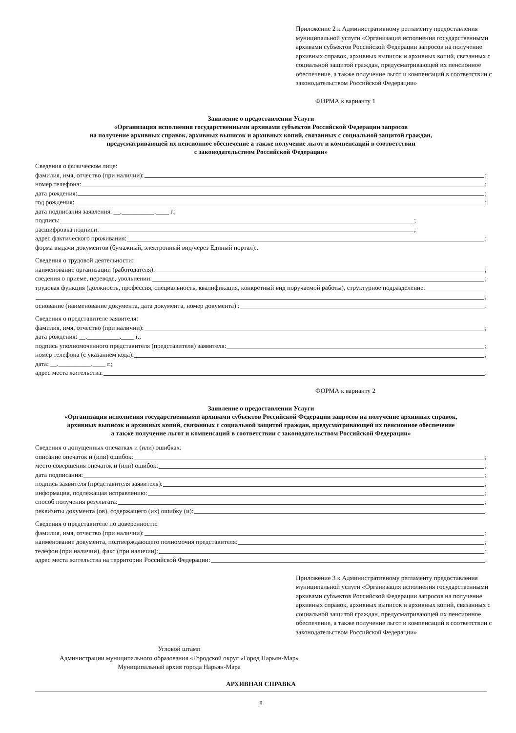Приложение 2 к Административному регламенту предоставления муниципальной услуги «Организация исполнения государственными архивами субъектов Российской Федерации запросов на получение архивных справок, архивных выписок и архивных копий, связанных с социальной защитой граждан, предусматривающей их пенсионное обеспечение, а также получение льгот и компенсаций в соответствии с законодательством Российской Федерации»
ФОРМА к варианту 1
Заявление о предоставлении Услуги
«Организация исполнения государственными архивами субъектов Российской Федерации запросов
на получение архивных справок, архивных выписок и архивных копий, связанных с социальной защитой граждан,
предусматривающей их пенсионное обеспечение а также получение льгот и компенсаций в соответствии
с законодательством Российской Федерации»
Сведения о физическом лице:
фамилия, имя, отчество (при наличии): ;
номер телефона: ;
дата рождения: ;
год рождения: ;
дата подписания заявления: __.__________.____ г.;
подпись: ;
расшифровка подписи: ;
адрес фактического проживания: ;
форма выдачи документов (бумажный, электронный вид/через Единый портал):.
Сведения о трудовой деятельности:
наименование организации (работодателя): ;
сведения о приеме, переводе, увольнении: ;
трудовая функция (должность, профессия, специальность, квалификация, конкретный вид поручаемой работы), структурное подразделение:
;
основание (наименование документа, дата документа, номер документа) : .
Сведения о представителе заявителя:
фамилия, имя, отчество (при наличии): ;
дата рождения: __.__________.____ г.;
подпись уполномоченного представителя (представителя) заявителя: ;
номер телефона (с указанием кода): ;
дата: __.__________.____ г.;
адрес места жительства: .
ФОРМА к варианту 2
Заявление о предоставлении Услуги
«Организация исполнения государственными архивами субъектов Российской Федерации запросов на получение архивных справок,
архивных выписок и архивных копий, связанных с социальной защитой граждан, предусматривающей их пенсионное обеспечение
а также получение льгот и компенсаций в соответствии с законодательством Российской Федерации»
Сведения о допущенных опечатках и (или) ошибках:
описание опечаток и (или) ошибок: ;
место совершения опечаток и (или) ошибок: ;
дата подписания: ;
подпись заявителя (представителя заявителя): ;
информация, подлежащая исправлению: ;
способ получения результата: ;
реквизиты документа (ов), содержащего (их) ошибку (и): .
Сведения о представителе по доверенности:
фамилия, имя, отчество (при наличии): ;
наименование документа, подтверждающего полномочия представителя: ;
телефон (при наличии), факс (при наличии): ;
адрес места жительства на территории Российской Федерации: .
Приложение 3 к Административному регламенту предоставления муниципальной услуги «Организация исполнения государственными архивами субъектов Российской Федерации запросов на получение архивных справок, архивных выписок и архивных копий, связанных с социальной защитой граждан, предусматривающей их пенсионное обеспечение, а также получение льгот и компенсаций в соответствии с законодательством Российской Федерации»
Угловой штамп
Администрации муниципального образования «Городской округ «Город Нарьян-Мар»
Муниципальный архив города Нарьян-Мара
АРХИВНАЯ СПРАВКА
8